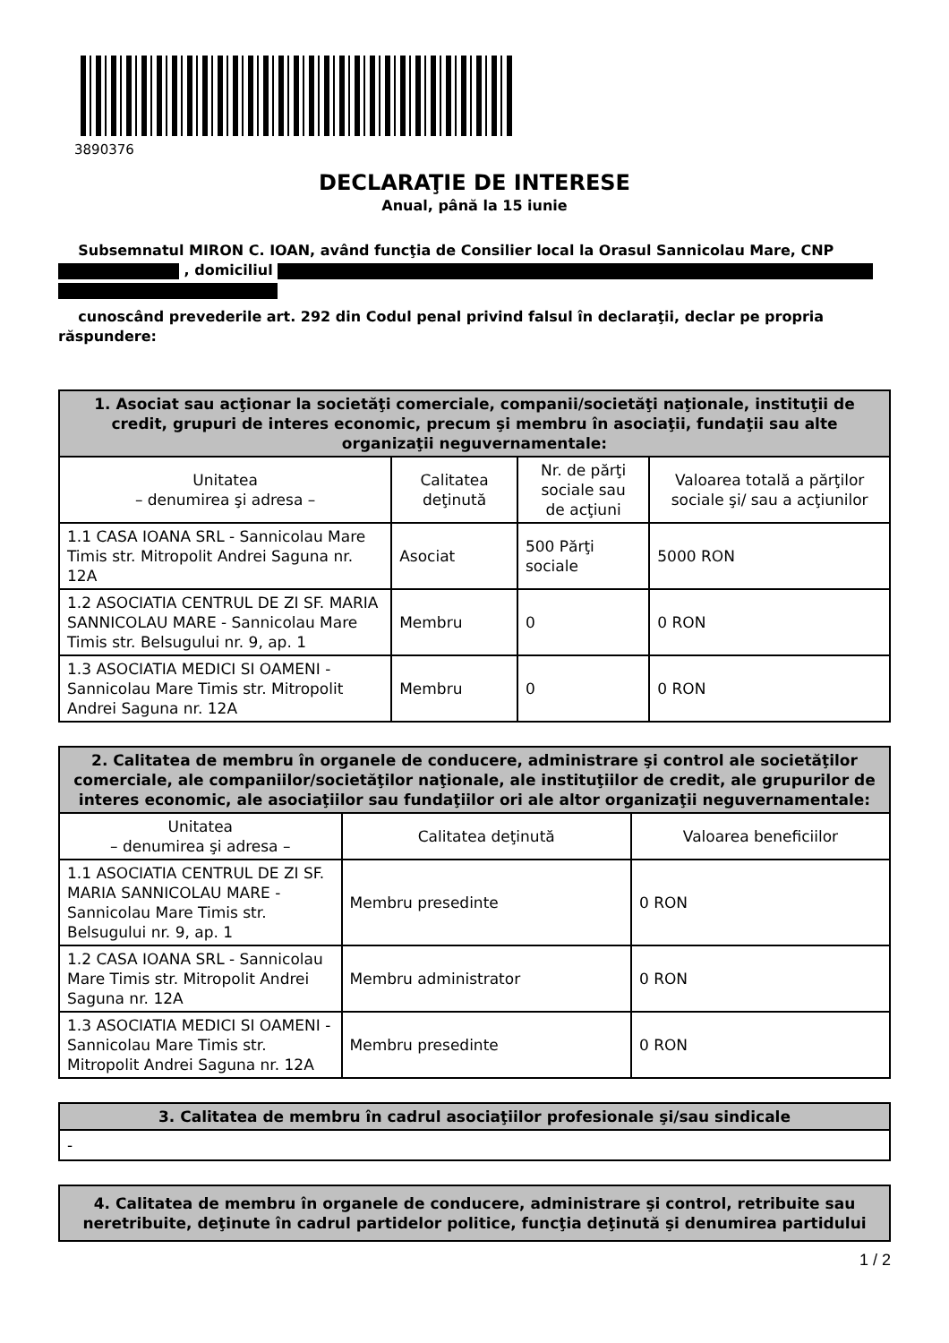3890376
DECLARAŢIE DE INTERESE
Anual, până la 15 iunie
Subsemnatul MIRON C. IOAN, având funcţia de Consilier local la Orasul Sannicolau Mare, CNP
, domiciliul
cunoscând prevederile art. 292 din Codul penal privind falsul în declaraţii, declar pe propria răspundere:
| 1. Asociat sau acţionar la societăţi comerciale, companii/societăţi naţionale, instituţii de credit, grupuri de interes economic, precum şi membru în asociaţii, fundaţii sau alte organizaţii neguvernamentale: | | | |
| --- | --- | --- | --- |
| Unitatea – denumirea şi adresa – | Calitatea deţinută | Nr. de părţi sociale sau de acţiuni | Valoarea totală a părţilor sociale şi/ sau a acţiunilor |
| 1.1 CASA IOANA SRL - Sannicolau Mare Timis str. Mitropolit Andrei Saguna nr. 12A | Asociat | 500 Părţi sociale | 5000 RON |
| 1.2 ASOCIATIA CENTRUL DE ZI SF. MARIA SANNICOLAU MARE - Sannicolau Mare Timis str. Belsugului nr. 9, ap. 1 | Membru | 0 | 0 RON |
| 1.3 ASOCIATIA MEDICI SI OAMENI - Sannicolau Mare Timis str. Mitropolit Andrei Saguna nr. 12A | Membru | 0 | 0 RON |
| 2. Calitatea de membru în organele de conducere, administrare şi control ale societăţilor comerciale, ale companiilor/societăţilor naţionale, ale instituţiilor de credit, ale grupurilor de interes economic, ale asociaţiilor sau fundaţiilor ori ale altor organizaţii neguvernamentale: | | |
| --- | --- | --- |
| Unitatea – denumirea şi adresa – | Calitatea deţinută | Valoarea beneficiilor |
| 1.1 ASOCIATIA CENTRUL DE ZI SF. MARIA SANNICOLAU MARE - Sannicolau Mare Timis str. Belsugului nr. 9, ap. 1 | Membru presedinte | 0 RON |
| 1.2 CASA IOANA SRL - Sannicolau Mare Timis str. Mitropolit Andrei Saguna nr. 12A | Membru administrator | 0 RON |
| 1.3 ASOCIATIA MEDICI SI OAMENI - Sannicolau Mare Timis str. Mitropolit Andrei Saguna nr. 12A | Membru presedinte | 0 RON |
| 3. Calitatea de membru în cadrul asociaţiilor profesionale şi/sau sindicale |
| --- |
| - |
| 4. Calitatea de membru în organele de conducere, administrare şi control, retribuite sau neretribuite, deţinute în cadrul partidelor politice, funcţia deţinută şi denumirea partidului |
| --- |
1 / 2